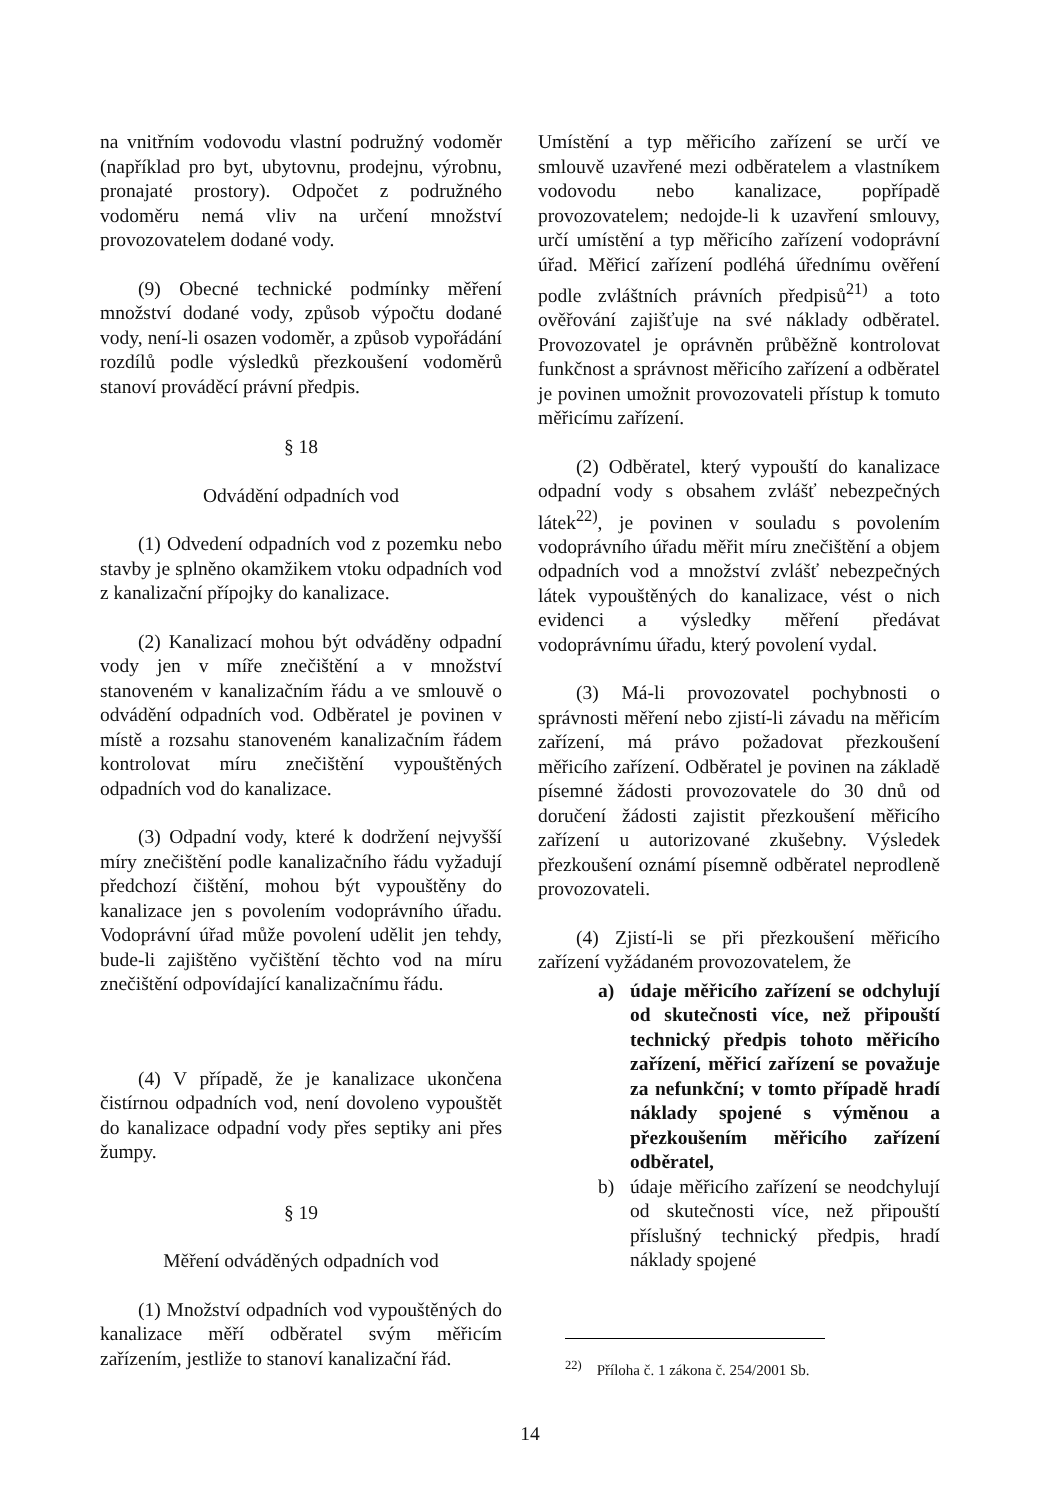na vnitřním vodovodu vlastní podružný vodoměr (například pro byt, ubytovnu, prodejnu, výrobnu, pronajaté prostory). Odpočet z podružného vodoměru nemá vliv na určení množství provozovatelem dodané vody.
(9) Obecné technické podmínky měření množství dodané vody, způsob výpočtu dodané vody, není-li osazen vodoměr, a způsob vypořádání rozdílů podle výsledků přezkoušení vodoměrů stanoví prováděcí právní předpis.
§ 18
Odvádění odpadních vod
(1) Odvedení odpadních vod z pozemku nebo stavby je splněno okamžikem vtoku odpadních vod z kanalizační přípojky do kanalizace.
(2) Kanalizací mohou být odváděny odpadní vody jen v míře znečištění a v množství stanoveném v kanalizačním řádu a ve smlouvě o odvádění odpadních vod. Odběratel je povinen v místě a rozsahu stanoveném kanalizačním řádem kontrolovat míru znečištění vypouštěných odpadních vod do kanalizace.
(3) Odpadní vody, které k dodržení nejvyšší míry znečištění podle kanalizačního řádu vyžadují předchozí čištění, mohou být vypouštěny do kanalizace jen s povolením vodoprávního úřadu. Vodoprávní úřad může povolení udělit jen tehdy, bude-li zajištěno vyčištění těchto vod na míru znečištění odpovídající kanalizačnímu řádu.
(4) V případě, že je kanalizace ukončena čistírnou odpadních vod, není dovoleno vypouštět do kanalizace odpadní vody přes septiky ani přes žumpy.
§ 19
Měření odváděných odpadních vod
(1) Množství odpadních vod vypouštěných do kanalizace měří odběratel svým měřicím zařízením, jestliže to stanoví kanalizační řád.
Umístění a typ měřicího zařízení se určí ve smlouvě uzavřené mezi odběratelem a vlastníkem vodovodu nebo kanalizace, popřípadě provozovatelem; nedojde-li k uzavření smlouvy, určí umístění a typ měřicího zařízení vodoprávní úřad. Měřicí zařízení podléhá úřednímu ověření podle zvláštních právních předpisů<sup>21)</sup> a toto ověřování zajišťuje na své náklady odběratel. Provozovatel je oprávněn průběžně kontrolovat funkčnost a správnost měřicího zařízení a odběratel je povinen umožnit provozovateli přístup k tomuto měřicímu zařízení.
(2) Odběratel, který vypouští do kanalizace odpadní vody s obsahem zvlášť nebezpečných látek<sup>22)</sup>, je povinen v souladu s povolením vodoprávního úřadu měřit míru znečištění a objem odpadních vod a množství zvlášť nebezpečných látek vypouštěných do kanalizace, vést o nich evidenci a výsledky měření předávat vodoprávnímu úřadu, který povolení vydal.
(3) Má-li provozovatel pochybnosti o správnosti měření nebo zjistí-li závadu na měřicím zařízení, má právo požadovat přezkoušení měřicího zařízení. Odběratel je povinen na základě písemné žádosti provozovatele do 30 dnů od doručení žádosti zajistit přezkoušení měřicího zařízení u autorizované zkušebny. Výsledek přezkoušení oznámí písemně odběratel neprodleně provozovateli.
(4) Zjistí-li se při přezkoušení měřicího zařízení vyžádaném provozovatelem, že
a) údaje měřicího zařízení se odchylují od skutečnosti více, než připouští technický předpis tohoto měřicího zařízení, měřicí zařízení se považuje za nefunkční; v tomto případě hradí náklady spojené s výměnou a přezkoušením měřicího zařízení odběratel,
b) údaje měřicího zařízení se neodchylují od skutečnosti více, než připouští příslušný technický předpis, hradí náklady spojené
<sup>22)</sup> Příloha č. 1 zákona č. 254/2001 Sb.
14